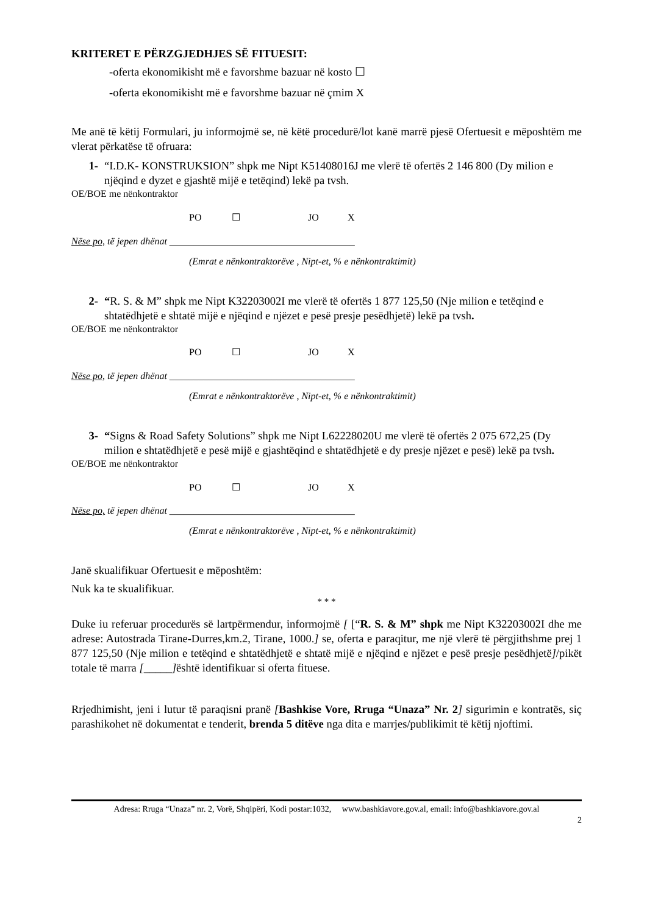KRITERET E PËRZGJEDHJES SË FITUESIT:
-oferta ekonomikisht më e favorshme bazuar në kosto ☐
-oferta ekonomikisht më e favorshme bazuar në çmim X
Me anë të këtij Formulari, ju informojmë se, në këtë procedurë/lot kanë marrë pjesë Ofertuesit e mëposhtëm me vlerat përkatëse të ofruara:
1- “I.D.K- KONSTRUKSION” shpk me Nipt K51408016J me vlerë të ofertës 2 146 800 (Dy milion e njëqind e dyzet e gjashtë mijë e tetëqind) lekë pa tvsh.
OE/BOE me nënkontraktor
PO ☐ JO X
Nëse po, të jepen dhënat ______________________________________
(Emrat e nënkontraktorëve , Nipt-et, % e nënkontraktimit)
2- “R. S. & M” shpk me Nipt K32203002I me vlerë të ofertës 1 877 125,50 (Nje milion e tetëqind e shtatëdhjetë e shtatë mijë e njëqind e njëzet e pesë presje pesëdhjetë) lekë pa tvsh.
OE/BOE me nënkontraktor
PO ☐ JO X
Nëse po, të jepen dhënat ______________________________________
(Emrat e nënkontraktorëve , Nipt-et, % e nënkontraktimit)
3- “Signs & Road Safety Solutions” shpk me Nipt L62228020U me vlerë të ofertës 2 075 672,25 (Dy milion e shtatëdhjetë e pesë mijë e gjashtëqind e shtatëdhjetë e dy presje njëzet e pesë) lekë pa tvsh.
OE/BOE me nënkontraktor
PO ☐ JO X
Nëse po, të jepen dhënat ______________________________________
(Emrat e nënkontraktorëve , Nipt-et, % e nënkontraktimit)
Janë skualifikuar Ofertuesit e mëposhtëm:
Nuk ka te skualifikuar.
* * *
Duke iu referuar procedurës së lartpërmendur, informojmë [ [“R. S. & M” shpk me Nipt K32203002I dhe me adrese: Autostrada Tirane-Durres,km.2, Tirane, 1000.] se, oferta e paraqitur, me një vlerë të përgjithshme prej 1 877 125,50 (Nje milion e tetëqind e shtatëdhjetë e shtatë mijë e njëqind e njëzet e pesë presje pesëdhjetë]/pikët totale të marra [_____] është identifikuar si oferta fituese.
Rrjedhimisht, jeni i lutur të paraqisni pranë [Bashkise Vore, Rruga “Unaza” Nr. 2] sigurimin e kontratës, siç parashikohet në dokumentat e tenderit, brenda 5 ditëve nga dita e marrjes/publikimit të këtij njoftimi.
Adresa: Rruga “Unaza” nr. 2, Vorë, Shqipëri, Kodi postar:1032, www.bashkiavore.gov.al, email: info@bashkiavore.gov.al
2